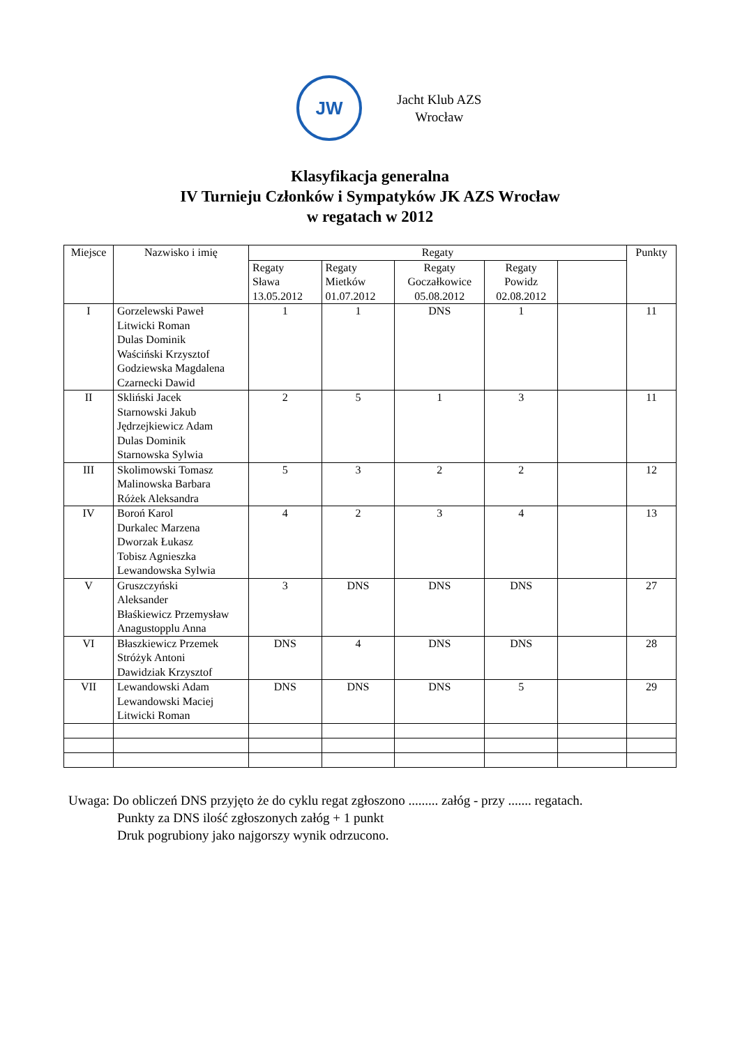JW
Jacht Klub AZS
Wrocław
Klasyfikacja generalna
IV Turnieju Członków i Sympatyków JK AZS Wrocław
w regatach w 2012
| Miejsce | Nazwisko i imię | Regaty | | | | | Punkty |
| --- | --- | --- | --- | --- | --- | --- | --- |
| | | Regaty Sława 13.05.2012 | Regaty Mietków 01.07.2012 | Regaty Goczałkowice 05.08.2012 | Regaty Powidz 02.08.2012 | | |
| I | Gorzelewski Paweł Litwicki Roman Dulas Dominik Waściński Krzysztof Godziewska Magdalena Czarnecki Dawid | 1 | 1 | DNS | 1 | | 11 |
| II | Skliński Jacek Starnowski Jakub Jędrzejkiewicz Adam Dulas Dominik Starnowska Sylwia | 2 | 5 | 1 | 3 | | 11 |
| III | Skolimowski Tomasz Malinowska Barbara Różek Aleksandra | 5 | 3 | 2 | 2 | | 12 |
| IV | Boroń Karol Durkalec Marzena Dworzak Łukasz Tobisz Agnieszka Lewandowska Sylwia | 4 | 2 | 3 | 4 | | 13 |
| V | Gruszczyński Aleksander Błaśkiewicz Przemysław Anagustopplu Anna | 3 | DNS | DNS | DNS | | 27 |
| VI | Błaszkiewicz Przemek Stróżyk Antoni Dawidziak Krzysztof | DNS | 4 | DNS | DNS | | 28 |
| VII | Lewandowski Adam Lewandowski Maciej Litwicki Roman | DNS | DNS | DNS | 5 | | 29 |
Uwaga: Do obliczeń DNS przyjęto że do cyklu regat zgłoszono ......... załóg - przy ....... regatach.
Punkty za DNS ilość zgłoszonych załóg + 1 punkt
Druk pogrubiony jako najgorszy wynik odrzucono.